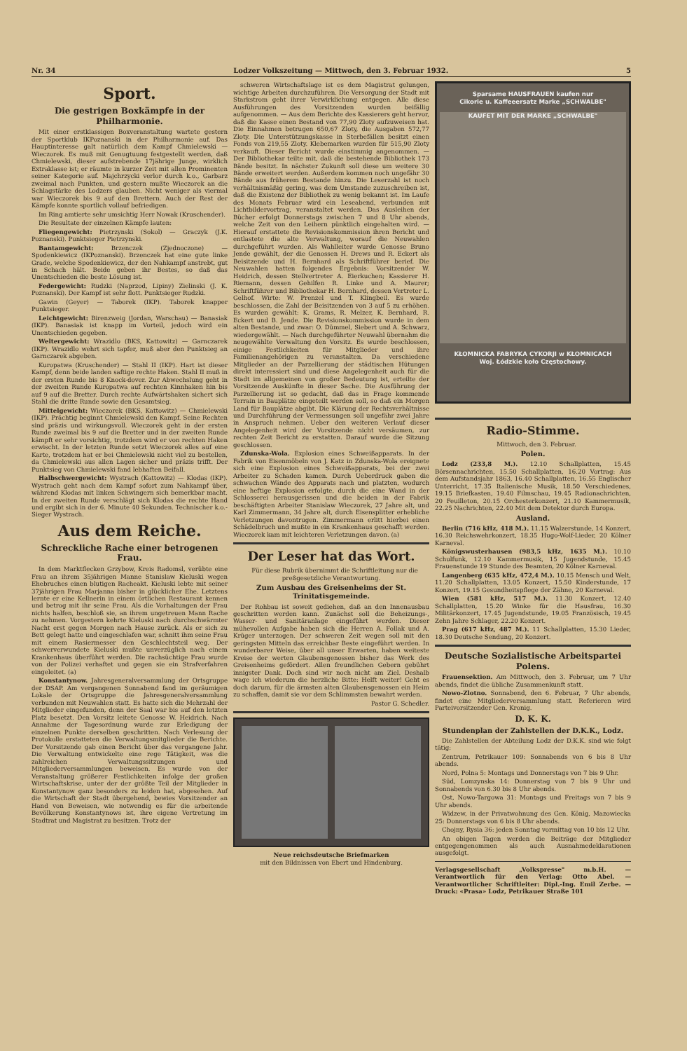Nr. 34 Lodzer Volkszeitung — Mittwoch, den 3. Februar 1932. 5
Sport.
Die gestrigen Boxkämpfe in der Philharmonie.
Mit einer erstklassigen Boxveranstaltung wartete gestern der Sportklub IKPoznanski in der Philharmonie auf. Das Hauptinteresse galt natürlich dem Kampf Chmielewski — Wieczorek. Es muß mit Genugtuung festgestellt werden, daß Chmielewski, dieser aufstrebende 17jährige Junge, wirklich Extraklasse ist; er räumte in kurzer Zeit mit allen Prominenten seiner Kategorie auf. Majchrzycki verlor durch k.o., Garbarz zweimal nach Punkten, und gestern mußte Wieczorek an die Schlagstärke des Lodzers glauben. Nicht weniger als viermal war Wieczorek bis 9 auf den Brettern. Auch der Rest der Kämpfe konnte sportlich vollauf befriedigen.
Im Ring amtierte sehr umsichtig Herr Nowak (Kruschender).
Die Resultate der einzelnen Kämpfe lauten:
Fliegengewicht: Pietrzynski (Sokol) — Graczyk (J.K. Poznanski). Punktsieger Pietrzynski.
Bantamgewicht: Brzenczek (Zjednoczone) — Spodenkiewicz (IKPoznanski). Brzenczek hat eine gute linke Grade, welche Spodenkiewicz, der den Nahkampf anstrebt, gut in Schach hält. Beide geben ihr Bestes, so daß das Unentschieden die beste Lösung ist.
Federgewicht: Rudzki (Naprzod, Lipiny) Zielinski (J. K. Poznanski). Der Kampf ist sehr flott. Punktsieger Rudzki.
Gawin (Geyer) — Taborek (IKP). Taborek knapper Punktsieger.
Leichtgewicht: Birenzweig (Jordan, Warschau) — Banasiak (IKP). Banasiak ist knapp im Vorteil, jedoch wird ein Unentschieden gegeben.
Weltergewicht: Wrazidlo (BKS, Kattowitz) — Garnczarek (IKP). Wrazidlo wehrt sich tapfer, muß aber den Punktsieg an Garnczarek abgeben.
Kuropatwa (Kruschender) — Stahl II (IKP). Hart ist dieser Kampf, denn beide landen saftige rechte Haken. Stahl II muß in der ersten Runde bis 8 Knock-dover. Zur Abwechslung geht in der zweiten Runde Kuropatwa auf rechten Kinnhaken hin bis auf 9 auf die Bretter. Durch rechte Aufwärtshaken sichert sich Stahl die dritte Runde sowie den Gesamtsieg.
Mittelgewicht: Wieczorek (BKS, Kattowitz) — Chmielewski (IKP). Prächtig beginnt Chmielewski den Kampf. Seine Rechten sind präzis und wirkungsvoll. Wieczorek geht in der ersten Runde zweimal bis 9 auf die Bretter und in der zweiten Runde kämpft er sehr vorsichtig, trotzdem wird er von rechten Haken erwischt. In der letzten Runde setzt Wieczorek alles auf eine Karte, trotzdem hat er bei Chmielewski nicht viel zu bestellen, da Chmielewski aus allen Lagen sicher und präzis trifft. Der Punktsieg von Chmielewski fand lebhaften Beifall.
Halbschwergewicht: Wystrach (Kattowitz) — Klodas (IKP). Wystrach geht nach dem Kampf sofort zum Nahkampf über, während Klodas mit linken Schwingern sich bemerkbar macht. In der zweiten Runde verschlägt sich Klodas die rechte Hand und ergibt sich in der 6. Minute 40 Sekunden. Technischer k.o.-Sieger Wystrach.
Aus dem Reiche.
Schreckliche Rache einer betrogenen Frau.
In dem Marktflecken Grzybow, Kreis Radomsl, verübte eine Frau an ihrem 35jährigen Manne Stanislaw Kieluski wegen Ehebruches einen blutigen Racheakt. Kieluski lebte mit seiner 37jährigen Frau Marjanna bisher in glücklicher Ehe. Letztens lernte er eine Kellnerin in einem örtlichen Restaurant kennen und betrog mit ihr seine Frau. Als die Vorhaltungen der Frau nichts halfen, beschloß sie, an ihrem ungetreuen Mann Rache zu nehmen. Vorgestern kehrte Kieluski nach durchschwärmter Nacht erst gegen Morgen nach Hause zurück. Als er sich zu Bett gelegt hatte und eingeschlafen war, schnitt ihm seine Frau mit einem Rasiermesser den Geschlechtsteil weg. Der schwerverwundete Kieluski mußte unverzüglich nach einem Krankenhaus überführt werden. Die rachsüchtige Frau wurde von der Polizei verhaftet und gegen sie ein Strafverfahren eingeleitet. (a)
Konstantynow. Jahresgeneralversammlung der Ortsgruppe der DSAP. Am vergangenen Sonnabend fand im geräumigen Lokale der Ortsgruppe die Jahresgeneralversammlung verbunden mit Neuwahlen statt. Es hatte sich die Mehrzahl der Mitglieder eingefunden, denn der Saal war bis auf den letzten Platz besetzt. Den Vorsitz leitete Genosse W. Heidrich. Nach Annahme der Tagesordnung wurde zur Erledigung der einzelnen Punkte derselben geschritten. Nach Verlesung der Protokolle erstatteten die Verwaltungsmitglieder die Berichte. Der Vorsitzende gab einen Bericht über das vergangene Jahr. Die Verwaltung entwickelte eine rege Tätigkeit, was die zahlreichen Verwaltungssitzungen und Mitgliederversammlungen beweisen. Es wurde von der Veranstaltung größerer Festlichkeiten infolge der großen Wirtschaftskrise, unter der der größte Teil der Mitglieder in Konstantynow ganz besonders zu leiden hat, abgesehen. Auf die Wirtschaft der Stadt übergehend, bewies Vorsitzender an Hand von Beweisen, wie notwendig es für die arbeitende Bevölkerung Konstantynows ist, ihre eigene Vertretung im Stadtrat und Magistrat zu besitzen. Trotz der
schweren Wirtschaftslage ist es dem Magistrat gelungen, wichtige Arbeiten durchzuführen. Die Versorgung der Stadt mit Starkstrom geht ihrer Verwirklichung entgegen. Alle diese Ausführungen des Vorsitzenden wurden beifällig aufgenommen. — Aus dem Berichte des Kassierers geht hervor, daß die Kasse einen Bestand von 77,90 Zloty aufzuweisen hat. Die Einnahmen betrugen 650,67 Zloty, die Ausgaben 572,77 Zloty. Die Unterstützungskasse in Sterbefällen besitzt einen Fonds von 219,55 Zloty. Klebemarken wurden für 515,90 Zloty verkauft. Dieser Bericht wurde einstimmig angenommen. — Der Bibliothekar teilte mit, daß die bestehende Bibliothek 173 Bände besitzt. In nächster Zukunft soll diese um weitere 30 Bände erweitert werden. Außerdem kommen noch ungefähr 30 Bände aus früherem Bestande hinzu. Die Leserzahl ist noch verhältnismäßig gering, was dem Umstande zuzuschreiben ist, daß die Existenz der Bibliothek zu wenig bekannt ist. Im Laufe des Monats Februar wird ein Leseabend, verbunden mit Lichtbildervortrag, veranstaltet werden. Das Ausleihen der Bücher erfolgt Donnerstags zwischen 7 und 8 Uhr abends, welche Zeit von den Leihern pünktlich eingehalten wird. — Hierauf erstattete die Revisionskommission ihren Bericht und entlastete die alte Verwaltung, worauf die Neuwahlen durchgeführt wurden. Als Wahlleiter wurde Genosse Bruno Jende gewählt, der die Genossen H. Drews und R. Eckert als Beisitzende und H. Bernhard als Schriftführer berief. Die Neuwahlen hatten folgendes Ergebnis: Vorsitzender W. Heidrich, dessen Stellvertreter A. Eierkuchen; Kassierer H. Riemann, dessen Gehilfen R. Linke und A. Maurer; Schriftführer und Bibliothekar H. Bernhard, dessen Vertreter L. Gelhof. Wirte: W. Prenzel und T. Klingbeil. Es wurde beschlossen, die Zahl der Beisitzenden von 3 auf 5 zu erhöhen. Es wurden gewählt: K. Grams, R. Melzer, K. Bernhard, R. Eckert und B. Jende. Die Revisionskommission wurde in dem alten Bestande, und zwar: O. Dümmel, Siebert und A. Schwarz, wiedergewählt. — Nach durchgeführter Neuwahl übernahm die neugewählte Verwaltung den Vorsitz. Es wurde beschlossen, einige Festlichkeiten für Mitglieder und ihre Familienangehörigen zu veranstalten. Da verschiedene Mitglieder an der Parzellierung der städtischen Hütungen direkt interessiert sind und diese Angelegenheit auch für die Stadt im allgemeinen von großer Bedeutung ist, erteilte der Vorsitzende Auskünfte in dieser Sache. Die Ausführung der Parzellierung ist so gedacht, daß das in Frage kommende Terrain in Bauplätze eingeteilt werden soll, so daß ein Morgen Land für Bauplätze abgibt. Die Klärung der Rechtsverhältnisse und Durchführung der Vermessungen soll ungefähr zwei Jahre in Anspruch nehmen. Ueber den weiteren Verlauf dieser Angelegenheit wird der Vorsitzende nicht versäumen, zur rechten Zeit Bericht zu erstatten. Darauf wurde die Sitzung geschlossen.
Zdunska-Wola. Explosion eines Schweißapparats. In der Fabrik von Eisenmöbeln von J. Katz in Zdunska-Wola ereignete sich eine Explosion eines Schweißapparats, bei der zwei Arbeiter zu Schaden kamen. Durch Ueberdruck gaben die schwachen Wände des Apparats nach und platzten, wodurch eine heftige Explosion erfolgte, durch die eine Wand in der Schlosserei herausgerissen und die beiden in der Fabrik beschäftigten Arbeiter Stanislaw Wieczorek, 27 Jahre alt, und Karl Zimmermann, 34 Jahre alt, durch Eisensplitter erhebliche Verletzungen davontrugen. Zimmermann erlitt hierbei einen Schädelbruch und mußte in ein Krankenhaus geschafft werden. Wieczorek kam mit leichteren Verletzungen davon. (a)
Der Leser hat das Wort.
Für diese Rubrik übernimmt die Schriftleitung nur die preßgesetzliche Verantwortung.
Zum Ausbau des Greisenheims der St. Trinitatisgemeinde.
Der Rohbau ist soweit gediehen, daß an den Innenausbau geschritten werden kann. Zunächst soll die Beheizungs-, Wasser- und Sanitäranlage eingeführt werden. Dieser mühevollen Aufgabe haben sich die Herren A. Follak und A. Krüger unterzogen. Der schweren Zeit wegen soll mit den geringsten Mitteln das erreichbar Beste eingeführt werden. In wunderbarer Weise, über all unser Erwarten, haben weiteste Kreise der werten Glaubensgenossen bisher das Werk des Greisenheims gefördert. Allen freundlichen Gebern gebührt innigster Dank. Doch sind wir noch nicht am Ziel. Deshalb wage ich wiederum die herzliche Bitte: Helft weiter! Geht es doch darum, für die ärmsten alten Glaubensgenossen ein Heim zu schaffen, damit sie vor dem Schlimmsten bewahrt werden.
Pastor G. Schedler.
Neue reichsdeutsche Briefmarken
mit den Bildnissen von Ebert und Hindenburg.
Sparsame HAUSFRAUEN kaufen nur
Cikorie u. Kaffeeersatz Marke „SCHWALBE"
KAUFET MIT DER MARKE „SCHWALBE"
KŁOMNICKA FABRYKA CYKORJI w KŁOMNICACH
Woj. Łódzkie koło Częstochowy.
Radio-Stimme.
Mittwoch, den 3. Februar.
Polen.
Lodz (233,8 M.). 12.10 Schallplatten, 15.45 Börsennachrichten, 15.50 Schallplatten, 16.20 Vortrag: Aus dem Aufstandsjahr 1863, 16.40 Schallplatten, 16.55 Englischer Unterricht, 17.35 Italienische Musik, 18.50 Verschiedenes, 19.15 Briefkasten, 19.40 Filmschau, 19.45 Radionachrichten, 20 Feuilleton, 20.15 Orchesterkonzert, 21.10 Kammermusik, 22.25 Nachrichten, 22.40 Mit dem Detektor durch Europa.
Ausland.
Berlin (716 kHz, 418 M.). 11.15 Walzerstunde, 14 Konzert, 16.30 Reichswehrkonzert, 18.35 Hugo-Wolf-Lieder, 20 Kölner Karneval.
Königswusterhausen (983,5 kHz, 1635 M.). 10.10 Schulfunk, 12.10 Kammermusik, 15 Jugendstunde, 15.45 Frauenstunde 19 Stunde des Beamten, 20 Kölner Karneval.
Langenberg (635 kHz, 472,4 M.). 10.15 Mensch und Welt, 11.20 Schallplatten, 13.05 Konzert, 15.50 Kinderstunde, 17 Konzert, 19.15 Gesundheitspflege der Zähne, 20 Karneval.
Wien (581 kHz, 517 M.). 11.30 Konzert, 12.40 Schallplatten, 15.20 Winke für die Hausfrau, 16.30 Militärkonzert, 17.45 Jugendstunde, 19.05 Französisch, 19.45 Zehn Jahre Schlager, 22.20 Konzert.
Prag (617 kHz, 487 M.). 11 Schallplatten, 15.30 Lieder, 18.30 Deutsche Sendung, 20 Konzert.
Deutsche Sozialistische Arbeitspartei Polens.
Frauensektion. Am Mittwoch, den 3. Februar, um 7 Uhr abends, findet die übliche Zusammenkunft statt.
Nowo-Zlotno. Sonnabend, den 6. Februar, 7 Uhr abends, findet eine Mitgliederversammlung statt. Referieren wird Parteivorsitzender Gen. Kronig.
D. K. K.
Stundenplan der Zahlstellen der D.K.K., Lodz.
Die Zahlstellen der Abteilung Lodz der D.K.K. sind wie folgt tätig:
Zentrum, Petrikauer 109: Sonnabends von 6 bis 8 Uhr abends.
Nord, Polna 5: Montags und Donnerstags von 7 bis 9 Uhr.
Süd, Lomzynska 14: Donnerstag von 7 bis 9 Uhr und Sonnabends von 6.30 bis 8 Uhr abends.
Ost, Nowo-Targowa 31: Montags und Freitags von 7 bis 9 Uhr abends.
Widzew, in der Privatwohnung des Gen. König, Mazowiecka 25: Donnerstags von 6 bis 8 Uhr abends.
Chojny, Rysia 36: jeden Sonntag vormittag von 10 bis 12 Uhr.
An obigen Tagen werden die Beiträge der Mitglieder entgegengenommen als auch Ausnahmedeklarationen ausgefolgt.
Verlagsgesellschaft „Volkspresse" m.b.H. — Verantwortlich für den Verlag: Otto Abel. — Verantwortlicher Schriftleiter: Dipl.-Ing. Emil Zerbe. — Druck: «Prasa» Lodz, Petrikauer Straße 101